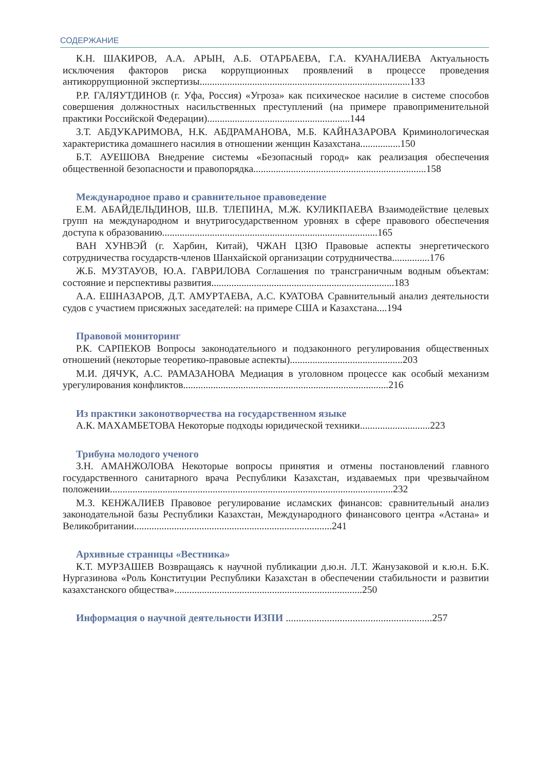СОДЕРЖАНИЕ
К.Н. ШАКИРОВ, А.А. АРЫН, А.Б. ОТАРБАЕВА, Г.А. КУАНАЛИЕВА Актуальность исключения факторов риска коррупционных проявлений в процессе проведения антикоррупционной экспертизы....................................................................................133
Р.Р. ГАЛЯУТДИНОВ (г. Уфа, Россия) «Угроза» как психическое насилие в системе способов совершения должностных насильственных преступлений (на примере правоприменительной практики Российской Федерации).........................................................144
З.Т. АБДУКАРИМОВА, Н.К. АБДРАМАНОВА, М.Б. КАЙНАЗАРОВА Криминологическая характеристика домашнего насилия в отношении женщин Казахстана................150
Б.Т. АУЕШОВА Внедрение системы «Безопасный город» как реализация обеспечения общественной безопасности и правопорядка.....................................................................158
Международное право и сравнительное правоведение
Е.М. АБАЙДЕЛЬДИНОВ, Ш.В. ТЛЕПИНА, М.Ж. КУЛИКПАЕВА Взаимодействие целевых групп на международном и внутригосударственном уровнях в сфере правового обеспечения доступа к образованию......................................................................................165
ВАН ХУНВЭЙ (г. Харбин, Китай), ЧЖАН ЦЗЮ Правовые аспекты энергетического сотрудничества государств-членов Шанхайской организации сотрудничества...............176
Ж.Б. МУЗТАУОВ, Ю.А. ГАВРИЛОВА Соглашения по трансграничным водным объектам: состояние и перспективы развития.........................................................................183
А.А. ЕШНАЗАРОВ, Д.Т. АМУРТАЕВА, А.С. КУАТОВА Сравнительный анализ деятельности судов с участием присяжных заседателей: на примере США и Казахстана....194
Правовой мониторинг
Р.К. САРПЕКОВ Вопросы законодательного и подзаконного регулирования общественных отношений (некоторые теоретико-правовые аспекты).............................................203
М.И. ДЯЧУК, А.С. РАМАЗАНОВА Медиация в уголовном процессе как особый механизм урегулирования конфликтов..................................................................................216
Из практики законотворчества на государственном языке
А.К. МАХАМБЕТОВА Некоторые подходы юридической техники............................223
Трибуна молодого ученого
З.Н. АМАНЖОЛОВА Некоторые вопросы принятия и отмены постановлений главного государственного санитарного врача Республики Казахстан, издаваемых при чрезвычайном положении.................................................................................................................232
М.З. КЕНЖАЛИЕВ Правовое регулирование исламских финансов: сравнительный анализ законодательной базы Республики Казахстан, Международного финансового центра «Астана» и Великобритании...............................................................................241
Архивные страницы «Вестника»
К.Т. МУРЗАШЕВ Возвращаясь к научной публикации д.ю.н. Л.Т. Жанузаковой и к.ю.н. Б.К. Нургазинова «Роль Конституции Республики Казахстан в обеспечении стабильности и развитии казахстанского общества»...........................................................................250
Информация о научной деятельности ИЗПИ .........................................................257